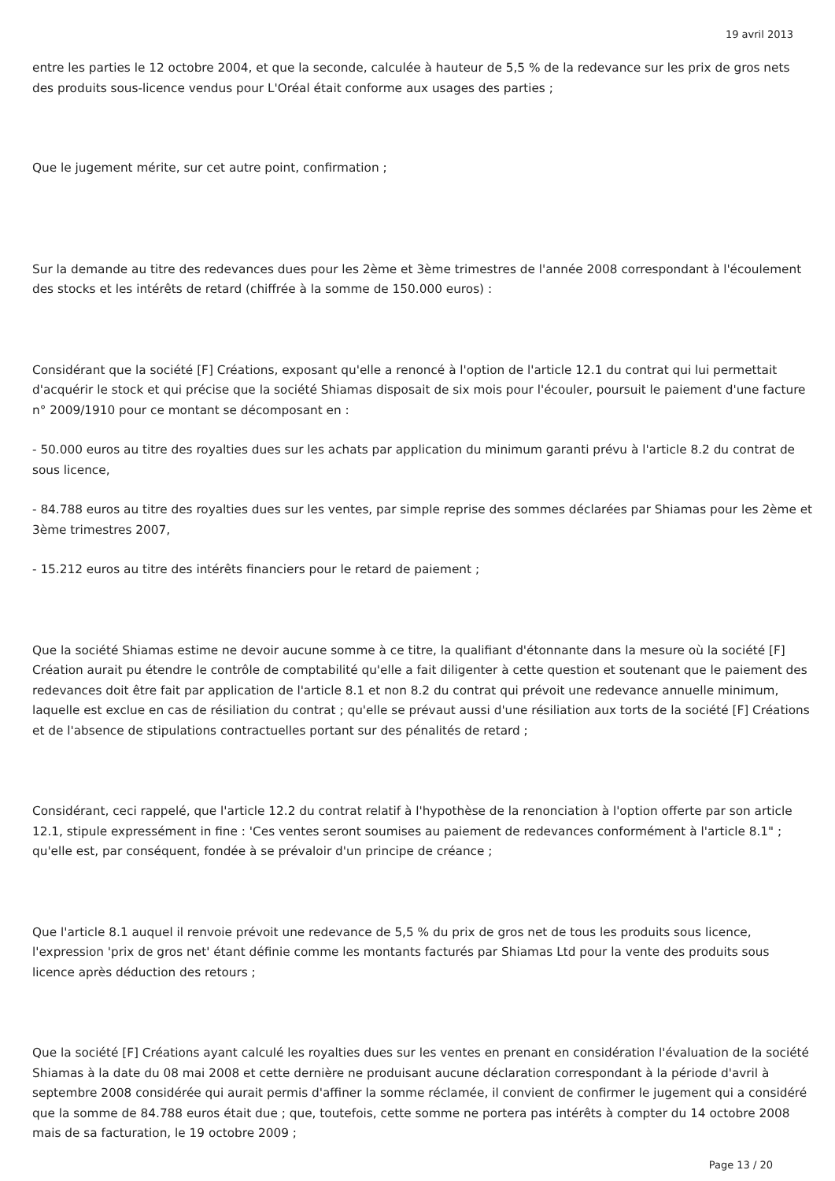19 avril 2013
entre les parties le 12 octobre 2004, et que la seconde, calculée à hauteur de 5,5 % de la redevance sur les prix de gros nets des produits sous-licence vendus pour L'Oréal était conforme aux usages des parties ;
Que le jugement mérite, sur cet autre point, confirmation ;
Sur la demande au titre des redevances dues pour les 2ème et 3ème trimestres de l'année 2008 correspondant à l'écoulement des stocks et les intérêts de retard (chiffrée à la somme de 150.000 euros) :
Considérant que la société [F] Créations, exposant qu'elle a renoncé à l'option de l'article 12.1 du contrat qui lui permettait d'acquérir le stock et qui précise que la société Shiamas disposait de six mois pour l'écouler, poursuit le paiement d'une facture n° 2009/1910 pour ce montant se décomposant en :
- 50.000 euros au titre des royalties dues sur les achats par application du minimum garanti prévu à l'article 8.2 du contrat de sous licence,
- 84.788 euros au titre des royalties dues sur les ventes, par simple reprise des sommes déclarées par Shiamas pour les 2ème et 3ème trimestres 2007,
- 15.212 euros au titre des intérêts financiers pour le retard de paiement ;
Que la société Shiamas estime ne devoir aucune somme à ce titre, la qualifiant d'étonnante dans la mesure où la société [F] Création aurait pu étendre le contrôle de comptabilité qu'elle a fait diligenter à cette question et soutenant que le paiement des redevances doit être fait par application de l'article 8.1 et non 8.2 du contrat qui prévoit une redevance annuelle minimum, laquelle est exclue en cas de résiliation du contrat ; qu'elle se prévaut aussi d'une résiliation aux torts de la société [F] Créations et de l'absence de stipulations contractuelles portant sur des pénalités de retard ;
Considérant, ceci rappelé, que l'article 12.2 du contrat relatif à l'hypothèse de la renonciation à l'option offerte par son article 12.1, stipule expressément in fine : 'Ces ventes seront soumises au paiement de redevances conformément à l'article 8.1" ; qu'elle est, par conséquent, fondée à se prévaloir d'un principe de créance ;
Que l'article 8.1 auquel il renvoie prévoit une redevance de 5,5 % du prix de gros net de tous les produits sous licence, l'expression 'prix de gros net' étant définie comme les montants facturés par Shiamas Ltd pour la vente des produits sous licence après déduction des retours ;
Que la société [F] Créations ayant calculé les royalties dues sur les ventes en prenant en considération l'évaluation de la société Shiamas à la date du 08 mai 2008 et cette dernière ne produisant aucune déclaration correspondant à la période d'avril à septembre 2008 considérée qui aurait permis d'affiner la somme réclamée, il convient de confirmer le jugement qui a considéré que la somme de 84.788 euros était due ; que, toutefois, cette somme ne portera pas intérêts à compter du 14 octobre 2008 mais de sa facturation, le 19 octobre 2009 ;
Page 13 / 20